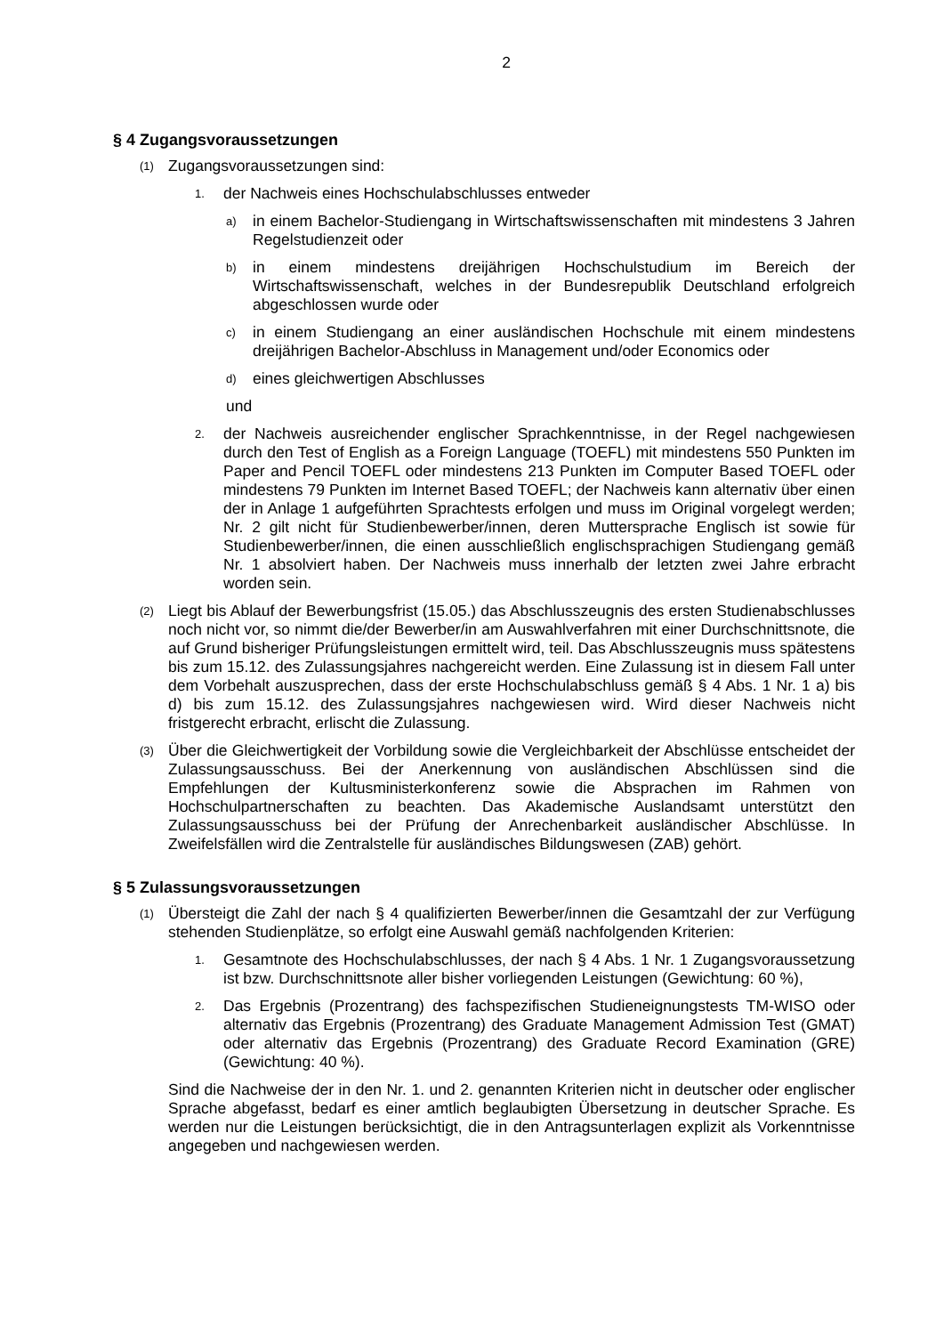2
§ 4 Zugangsvoraussetzungen
(1) Zugangsvoraussetzungen sind:
1. der Nachweis eines Hochschulabschlusses entweder
a) in einem Bachelor-Studiengang in Wirtschaftswissenschaften mit mindestens 3 Jahren Regelstudienzeit oder
b) in einem mindestens dreijährigen Hochschulstudium im Bereich der Wirtschaftswissenschaft, welches in der Bundesrepublik Deutschland erfolgreich abgeschlossen wurde oder
c) in einem Studiengang an einer ausländischen Hochschule mit einem mindestens dreijährigen Bachelor-Abschluss in Management und/oder Economics oder
d) eines gleichwertigen Abschlusses
und
2. der Nachweis ausreichender englischer Sprachkenntnisse, in der Regel nachgewiesen durch den Test of English as a Foreign Language (TOEFL) mit mindestens 550 Punkten im Paper and Pencil TOEFL oder mindestens 213 Punkten im Computer Based TOEFL oder mindestens 79 Punkten im Internet Based TOEFL; der Nachweis kann alternativ über einen der in Anlage 1 aufgeführten Sprachtests erfolgen und muss im Original vorgelegt werden; Nr. 2 gilt nicht für Studienbewerber/innen, deren Muttersprache Englisch ist sowie für Studienbewerber/innen, die einen ausschließlich englischsprachigen Studiengang gemäß Nr. 1 absolviert haben. Der Nachweis muss innerhalb der letzten zwei Jahre erbracht worden sein.
(2) Liegt bis Ablauf der Bewerbungsfrist (15.05.) das Abschlusszeugnis des ersten Studienabschlusses noch nicht vor, so nimmt die/der Bewerber/in am Auswahlverfahren mit einer Durchschnittsnote, die auf Grund bisheriger Prüfungsleistungen ermittelt wird, teil. Das Abschlusszeugnis muss spätestens bis zum 15.12. des Zulassungsjahres nachgereicht werden. Eine Zulassung ist in diesem Fall unter dem Vorbehalt auszusprechen, dass der erste Hochschulabschluss gemäß § 4 Abs. 1 Nr. 1 a) bis d) bis zum 15.12. des Zulassungsjahres nachgewiesen wird. Wird dieser Nachweis nicht fristgerecht erbracht, erlischt die Zulassung.
(3) Über die Gleichwertigkeit der Vorbildung sowie die Vergleichbarkeit der Abschlüsse entscheidet der Zulassungsausschuss. Bei der Anerkennung von ausländischen Abschlüssen sind die Empfehlungen der Kultusministerkonferenz sowie die Absprachen im Rahmen von Hochschulpartnerschaften zu beachten. Das Akademische Auslandsamt unterstützt den Zulassungsausschuss bei der Prüfung der Anrechenbarkeit ausländischer Abschlüsse. In Zweifelsfällen wird die Zentralstelle für ausländisches Bildungswesen (ZAB) gehört.
§ 5 Zulassungsvoraussetzungen
(1) Übersteigt die Zahl der nach § 4 qualifizierten Bewerber/innen die Gesamtzahl der zur Verfügung stehenden Studienplätze, so erfolgt eine Auswahl gemäß nachfolgenden Kriterien:
1. Gesamtnote des Hochschulabschlusses, der nach § 4 Abs. 1 Nr. 1 Zugangsvoraussetzung ist bzw. Durchschnittsnote aller bisher vorliegenden Leistungen (Gewichtung: 60 %),
2. Das Ergebnis (Prozentrang) des fachspezifischen Studieneignungstests TM-WISO oder alternativ das Ergebnis (Prozentrang) des Graduate Management Admission Test (GMAT) oder alternativ das Ergebnis (Prozentrang) des Graduate Record Examination (GRE) (Gewichtung: 40 %).
Sind die Nachweise der in den Nr. 1. und 2. genannten Kriterien nicht in deutscher oder englischer Sprache abgefasst, bedarf es einer amtlich beglaubigten Übersetzung in deutscher Sprache. Es werden nur die Leistungen berücksichtigt, die in den Antragsunterlagen explizit als Vorkenntnisse angegeben und nachgewiesen werden.